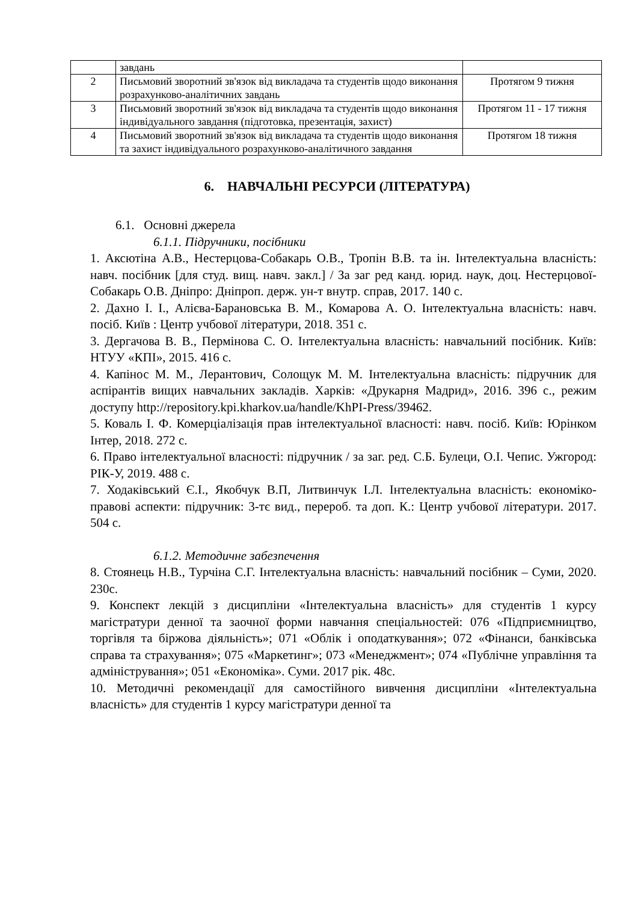| | завдань | |
| 2 | Письмовий зворотний зв'язок від викладача та студентів щодо виконання розрахунково-аналітичних завдань | Протягом 9 тижня |
| 3 | Письмовий зворотний зв'язок від викладача та студентів щодо виконання індивідуального завдання (підготовка, презентація, захист) | Протягом 11 - 17 тижня |
| 4 | Письмовий зворотний зв'язок від викладача та студентів щодо виконання та захист індивідуального розрахунково-аналітичного завдання | Протягом 18 тижня |
6. НАВЧАЛЬНІ РЕСУРСИ (ЛІТЕРАТУРА)
6.1. Основні джерела
6.1.1. Підручники, посібники
1. Аксютіна А.В., Нестерцова-Собакарь О.В., Тропін В.В. та ін. Інтелектуальна власність: навч. посібник [для студ. вищ. навч. закл.] / За заг ред канд. юрид. наук, доц. Нестерцової-Собакарь О.В. Дніпро: Дніпроп. держ. ун-т внутр. справ, 2017. 140 с.
2. Дахно І. І., Алієва-Барановська В. М., Комарова А. О. Інтелектуальна власність: навч. посіб. Київ : Центр учбової літератури, 2018. 351 с.
3. Дергачова В. В., Пермінова С. О. Інтелектуальна власність: навчальний посібник. Київ: НТУУ «КПІ», 2015. 416 с.
4. Капінос М. М., Лерантович, Солощук М. М. Інтелектуальна власність: підручник для аспірантів вищих навчальних закладів. Харків: «Друкарня Мадрид», 2016. 396 с., режим доступу http://repository.kpi.kharkov.ua/handle/KhPI-Press/39462.
5. Коваль І. Ф. Комерціалізація прав інтелектуальної власності: навч. посіб. Київ: Юрінком Інтер, 2018. 272 с.
6. Право інтелектуальної власності: підручник / за заг. ред. С.Б. Булеци, О.І. Чепис. Ужгород: РІК-У, 2019. 488 с.
7. Ходаківський Є.І., Якобчук В.П, Литвинчук І.Л. Інтелектуальна власність: економіко-правові аспекти: підручник: 3-тє вид., перероб. та доп. К.: Центр учбової літератури. 2017. 504 с.
6.1.2. Методичне забезпечення
8. Стоянець Н.В., Турчіна С.Г. Інтелектуальна власність: навчальний посібник – Суми, 2020. 230с.
9. Конспект лекцій з дисципліни «Інтелектуальна власність» для студентів 1 курсу магістратури денної та заочної форми навчання спеціальностей: 076 «Підприємництво, торгівля та біржова діяльність»; 071 «Облік і оподаткування»; 072 «Фінанси, банківська справа та страхування»; 075 «Маркетинг»; 073 «Менеджмент»; 074 «Публічне управління та адміністрування»; 051 «Економіка». Суми. 2017 рік. 48с.
10. Методичні рекомендації для самостійного вивчення дисципліни «Інтелектуальна власність» для студентів 1 курсу магістратури денної та